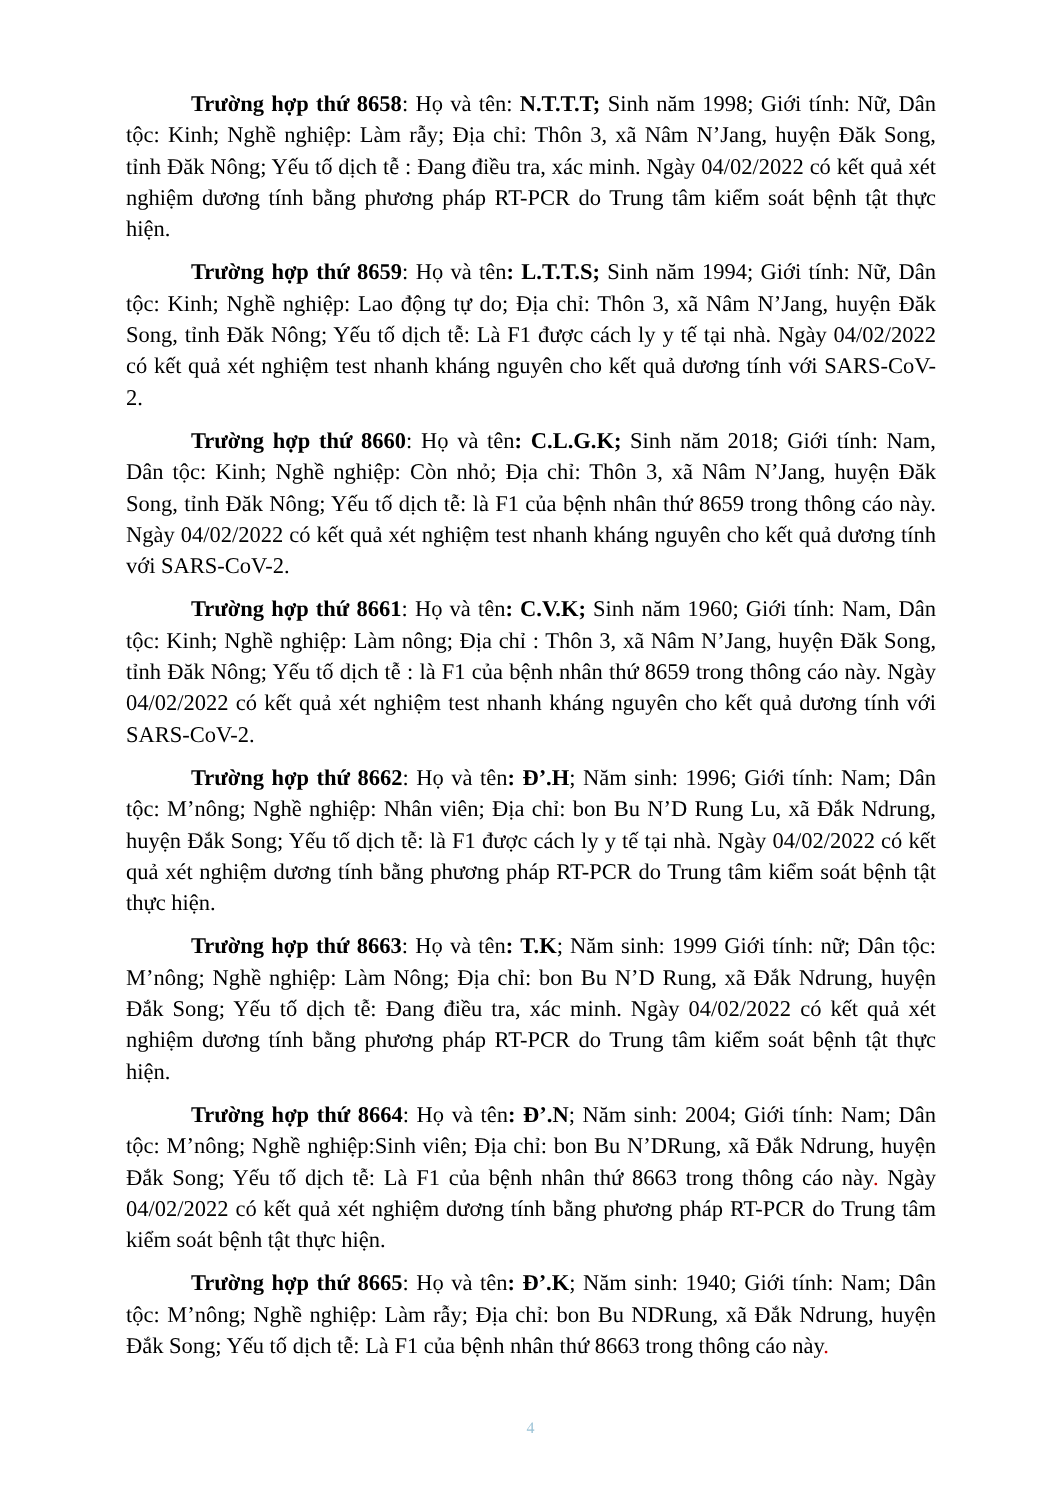Trường hợp thứ 8658: Họ và tên: N.T.T.T; Sinh năm 1998; Giới tính: Nữ, Dân tộc: Kinh; Nghề nghiệp: Làm rẫy; Địa chỉ: Thôn 3, xã Nâm N’Jang, huyện Đăk Song, tỉnh Đăk Nông; Yếu tố dịch tễ : Đang điều tra, xác minh. Ngày 04/02/2022 có kết quả xét nghiệm dương tính bằng phương pháp RT-PCR do Trung tâm kiểm soát bệnh tật thực hiện.
Trường hợp thứ 8659: Họ và tên: L.T.T.S; Sinh năm 1994; Giới tính: Nữ, Dân tộc: Kinh; Nghề nghiệp: Lao động tự do; Địa chỉ: Thôn 3, xã Nâm N’Jang, huyện Đăk Song, tỉnh Đăk Nông; Yếu tố dịch tễ: Là F1 được cách ly y tế tại nhà. Ngày 04/02/2022 có kết quả xét nghiệm test nhanh kháng nguyên cho kết quả dương tính với SARS-CoV-2.
Trường hợp thứ 8660: Họ và tên: C.L.G.K; Sinh năm 2018; Giới tính: Nam, Dân tộc: Kinh; Nghề nghiệp: Còn nhỏ; Địa chỉ: Thôn 3, xã Nâm N’Jang, huyện Đăk Song, tỉnh Đăk Nông; Yếu tố dịch tễ: là F1 của bệnh nhân thứ 8659 trong thông cáo này. Ngày 04/02/2022 có kết quả xét nghiệm test nhanh kháng nguyên cho kết quả dương tính với SARS-CoV-2.
Trường hợp thứ 8661: Họ và tên: C.V.K; Sinh năm 1960; Giới tính: Nam, Dân tộc: Kinh; Nghề nghiệp: Làm nông; Địa chỉ : Thôn 3, xã Nâm N’Jang, huyện Đăk Song, tỉnh Đăk Nông; Yếu tố dịch tễ : là F1 của bệnh nhân thứ 8659 trong thông cáo này. Ngày 04/02/2022 có kết quả xét nghiệm test nhanh kháng nguyên cho kết quả dương tính với SARS-CoV-2.
Trường hợp thứ 8662: Họ và tên: Đ’.H; Năm sinh: 1996; Giới tính: Nam; Dân tộc: M’nông; Nghề nghiệp: Nhân viên; Địa chỉ: bon Bu N’D Rung Lu, xã Đắk Ndrung, huyện Đắk Song; Yếu tố dịch tễ: là F1 được cách ly y tế tại nhà. Ngày 04/02/2022 có kết quả xét nghiệm dương tính bằng phương pháp RT-PCR do Trung tâm kiểm soát bệnh tật thực hiện.
Trường hợp thứ 8663: Họ và tên: T.K; Năm sinh: 1999 Giới tính: nữ; Dân tộc: M’nông; Nghề nghiệp: Làm Nông; Địa chỉ: bon Bu N’D Rung, xã Đắk Ndrung, huyện Đắk Song; Yếu tố dịch tễ: Đang điều tra, xác minh. Ngày 04/02/2022 có kết quả xét nghiệm dương tính bằng phương pháp RT-PCR do Trung tâm kiểm soát bệnh tật thực hiện.
Trường hợp thứ 8664: Họ và tên: Đ’.N; Năm sinh: 2004; Giới tính: Nam; Dân tộc: M’nông; Nghề nghiệp:Sinh viên; Địa chỉ: bon Bu N’DRung, xã Đắk Ndrung, huyện Đắk Song; Yếu tố dịch tễ: Là F1 của bệnh nhân thứ 8663 trong thông cáo này. Ngày 04/02/2022 có kết quả xét nghiệm dương tính bằng phương pháp RT-PCR do Trung tâm kiểm soát bệnh tật thực hiện.
Trường hợp thứ 8665: Họ và tên: Đ’.K; Năm sinh: 1940; Giới tính: Nam; Dân tộc: M’nông; Nghề nghiệp: Làm rẫy; Địa chỉ: bon Bu NDRung, xã Đắk Ndrung, huyện Đắk Song; Yếu tố dịch tễ: Là F1 của bệnh nhân thứ 8663 trong thông cáo này.
4